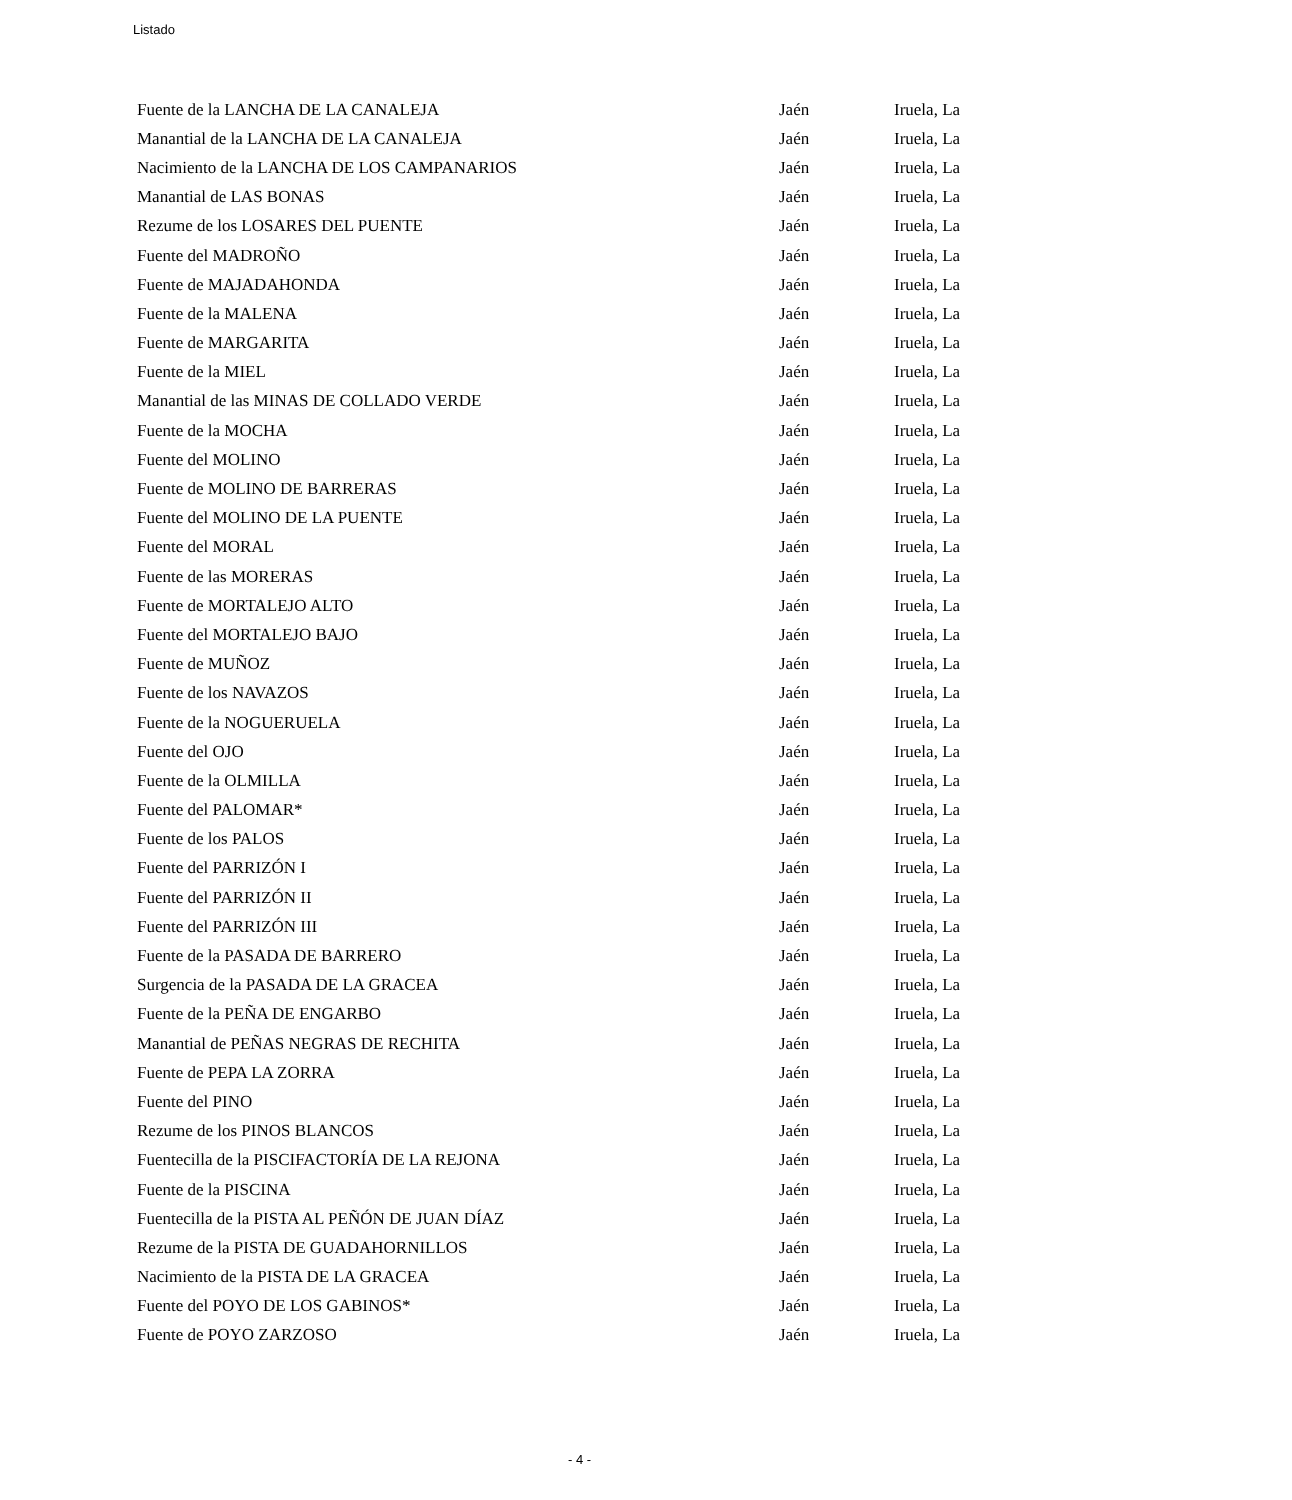Listado
| Fuente de la LANCHA DE LA CANALEJA | Jaén | Iruela, La |
| Manantial de la LANCHA DE LA CANALEJA | Jaén | Iruela, La |
| Nacimiento de la LANCHA DE LOS CAMPANARIOS | Jaén | Iruela, La |
| Manantial de LAS BONAS | Jaén | Iruela, La |
| Rezume de los LOSARES DEL PUENTE | Jaén | Iruela, La |
| Fuente del MADROÑO | Jaén | Iruela, La |
| Fuente de MAJADAHONDA | Jaén | Iruela, La |
| Fuente de la MALENA | Jaén | Iruela, La |
| Fuente de MARGARITA | Jaén | Iruela, La |
| Fuente de la MIEL | Jaén | Iruela, La |
| Manantial de las MINAS DE COLLADO VERDE | Jaén | Iruela, La |
| Fuente de la MOCHA | Jaén | Iruela, La |
| Fuente del MOLINO | Jaén | Iruela, La |
| Fuente de MOLINO DE BARRERAS | Jaén | Iruela, La |
| Fuente del MOLINO DE LA PUENTE | Jaén | Iruela, La |
| Fuente del MORAL | Jaén | Iruela, La |
| Fuente de las MORERAS | Jaén | Iruela, La |
| Fuente de MORTALEJO ALTO | Jaén | Iruela, La |
| Fuente del MORTALEJO BAJO | Jaén | Iruela, La |
| Fuente de MUÑOZ | Jaén | Iruela, La |
| Fuente de los NAVAZOS | Jaén | Iruela, La |
| Fuente de la NOGUERUELA | Jaén | Iruela, La |
| Fuente del OJO | Jaén | Iruela, La |
| Fuente de la OLMILLA | Jaén | Iruela, La |
| Fuente del PALOMAR* | Jaén | Iruela, La |
| Fuente de los PALOS | Jaén | Iruela, La |
| Fuente del PARRIZÓN I | Jaén | Iruela, La |
| Fuente del PARRIZÓN II | Jaén | Iruela, La |
| Fuente del PARRIZÓN III | Jaén | Iruela, La |
| Fuente de la PASADA DE BARRERO | Jaén | Iruela, La |
| Surgencia de la PASADA DE LA GRACEA | Jaén | Iruela, La |
| Fuente de la PEÑA DE ENGARBO | Jaén | Iruela, La |
| Manantial de PEÑAS NEGRAS DE RECHITA | Jaén | Iruela, La |
| Fuente de PEPA LA ZORRA | Jaén | Iruela, La |
| Fuente del PINO | Jaén | Iruela, La |
| Rezume de los PINOS BLANCOS | Jaén | Iruela, La |
| Fuentecilla de la PISCIFACTORÍA DE LA REJONA | Jaén | Iruela, La |
| Fuente de la PISCINA | Jaén | Iruela, La |
| Fuentecilla de la PISTA AL PEÑÓN DE JUAN DÍAZ | Jaén | Iruela, La |
| Rezume de la PISTA DE GUADAHORNILLOS | Jaén | Iruela, La |
| Nacimiento de la PISTA DE LA GRACEA | Jaén | Iruela, La |
| Fuente del POYO DE LOS GABINOS* | Jaén | Iruela, La |
| Fuente de POYO ZARZOSO | Jaén | Iruela, La |
- 4 -